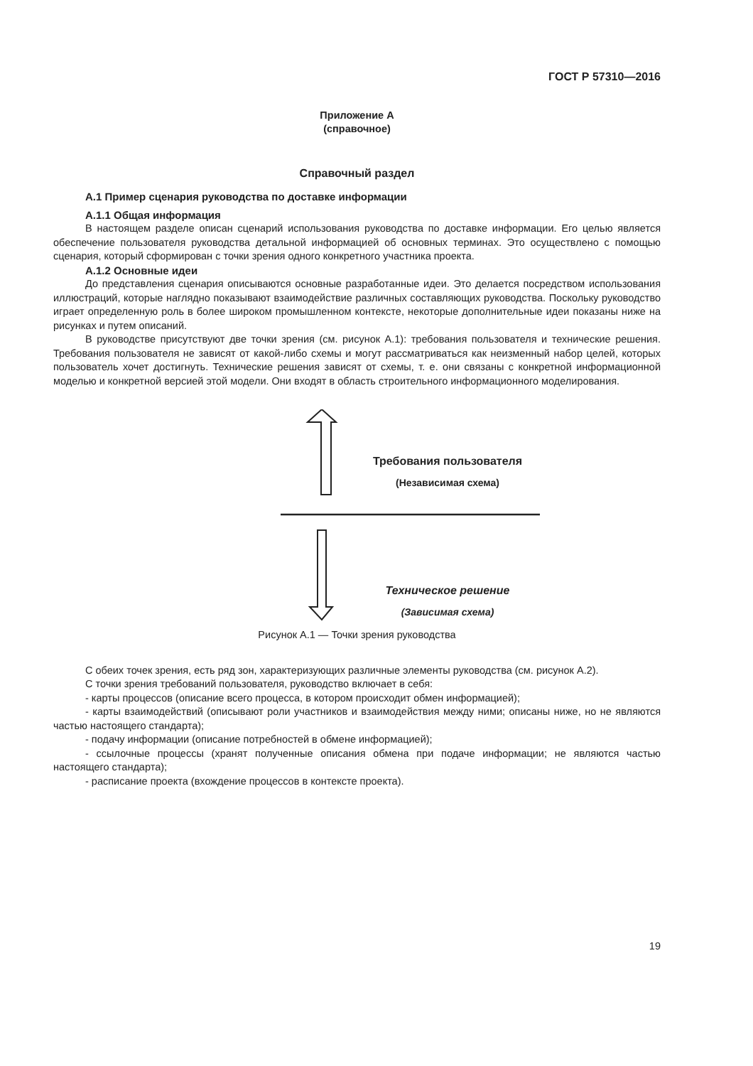ГОСТ Р 57310—2016
Приложение А
(справочное)
Справочный раздел
А.1 Пример сценария руководства по доставке информации
А.1.1 Общая информация
В настоящем разделе описан сценарий использования руководства по доставке информации. Его целью является обеспечение пользователя руководства детальной информацией об основных терминах. Это осуществлено с помощью сценария, который сформирован с точки зрения одного конкретного участника проекта.
А.1.2 Основные идеи
До представления сценария описываются основные разработанные идеи. Это делается посредством использования иллюстраций, которые наглядно показывают взаимодействие различных составляющих руководства. Поскольку руководство играет определенную роль в более широком промышленном контексте, некоторые дополнительные идеи показаны ниже на рисунках и путем описаний.
В руководстве присутствуют две точки зрения (см. рисунок А.1): требования пользователя и технические решения. Требования пользователя не зависят от какой-либо схемы и могут рассматриваться как неизменный набор целей, которых пользователь хочет достигнуть. Технические решения зависят от схемы, т. е. они связаны с конкретной информационной моделью и конкретной версией этой модели. Они входят в область строительного информационного моделирования.
Требования пользователя
(Независимая схема)
Техническое решение
(Зависимая схема)
Рисунок А.1 — Точки зрения руководства
С обеих точек зрения, есть ряд зон, характеризующих различные элементы руководства (см. рисунок А.2).
С точки зрения требований пользователя, руководство включает в себя:
- карты процессов (описание всего процесса, в котором происходит обмен информацией);
- карты взаимодействий (описывают роли участников и взаимодействия между ними; описаны ниже, но не являются частью настоящего стандарта);
- подачу информации (описание потребностей в обмене информацией);
- ссылочные процессы (хранят полученные описания обмена при подаче информации; не являются частью настоящего стандарта);
- расписание проекта (вхождение процессов в контексте проекта).
19